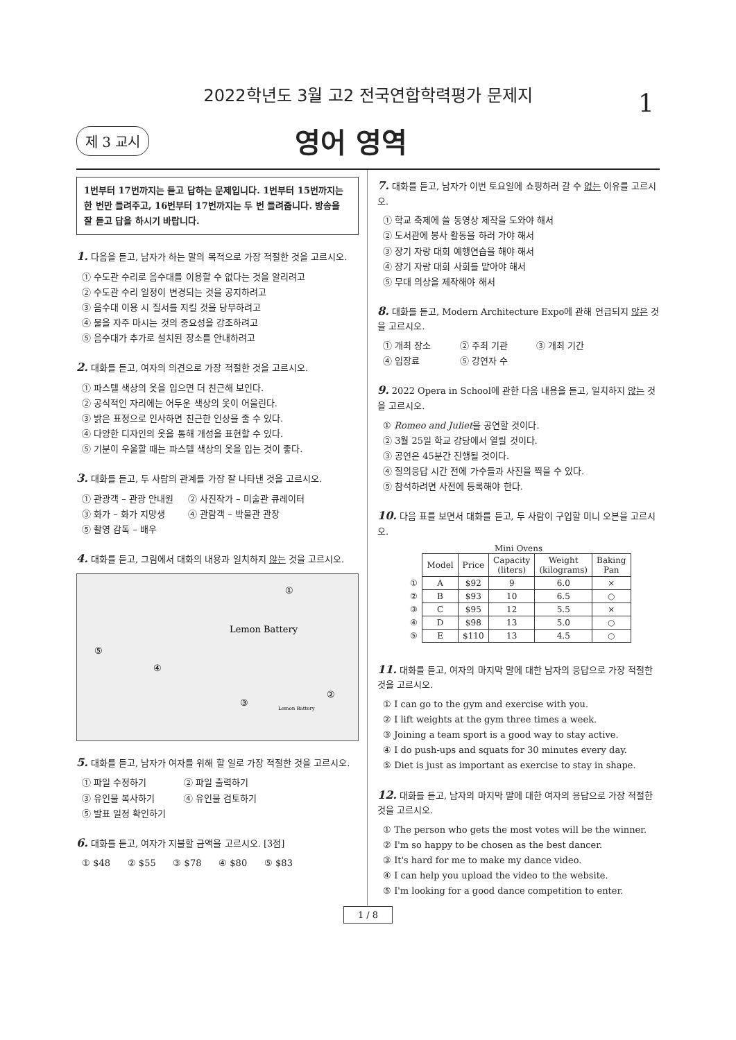2022학년도 3월 고2 전국연합학력평가 문제지
1
제 3 교시 영어 영역
1번부터 17번까지는 듣고 답하는 문제입니다. 1번부터 15번까지는 한 번만 들려주고, 16번부터 17번까지는 두 번 들려줍니다. 방송을 잘 듣고 답을 하시기 바랍니다.
1. 다음을 듣고, 남자가 하는 말의 목적으로 가장 적절한 것을 고르시오.
① 수도관 수리로 음수대를 이용할 수 없다는 것을 알리려고
② 수도관 수리 일정이 변경되는 것을 공지하려고
③ 음수대 이용 시 질서를 지킬 것을 당부하려고
④ 물을 자주 마시는 것의 중요성을 강조하려고
⑤ 음수대가 추가로 설치된 장소를 안내하려고
2. 대화를 듣고, 여자의 의견으로 가장 적절한 것을 고르시오.
① 파스텔 색상의 옷을 입으면 더 친근해 보인다.
② 공식적인 자리에는 어두운 색상의 옷이 어울린다.
③ 밝은 표정으로 인사하면 친근한 인상을 줄 수 있다.
④ 다양한 디자인의 옷을 통해 개성을 표현할 수 있다.
⑤ 기분이 우울할 때는 파스텔 색상의 옷을 입는 것이 좋다.
3. 대화를 듣고, 두 사람의 관계를 가장 잘 나타낸 것을 고르시오.
① 관광객 – 관광 안내원 ② 사진작가 – 미술관 큐레이터
③ 화가 – 화가 지망생 ④ 관람객 – 박물관 관장
⑤ 촬영 감독 – 배우
4. 대화를 듣고, 그림에서 대화의 내용과 일치하지 않는 것을 고르시오.
Lemon Battery
①
④
③
②
⑤
Lemon Battery
5. 대화를 듣고, 남자가 여자를 위해 할 일로 가장 적절한 것을 고르시오.
① 파일 수정하기 ② 파일 출력하기
③ 유인물 복사하기 ④ 유인물 검토하기
⑤ 발표 일정 확인하기
6. 대화를 듣고, 여자가 지불할 금액을 고르시오. [3점]
① $48 ② $55 ③ $78 ④ $80 ⑤ $83
7. 대화를 듣고, 남자가 이번 토요일에 쇼핑하러 갈 수 없는 이유를 고르시오.
① 학교 축제에 쓸 동영상 제작을 도와야 해서
② 도서관에 봉사 활동을 하러 가야 해서
③ 장기 자랑 대회 예행연습을 해야 해서
④ 장기 자랑 대회 사회를 맡아야 해서
⑤ 무대 의상을 제작해야 해서
8. 대화를 듣고, Modern Architecture Expo에 관해 언급되지 않은 것을 고르시오.
① 개최 장소 ② 주최 기관 ③ 개최 기간
④ 입장료 ⑤ 강연자 수
9. 2022 Opera in School에 관한 다음 내용을 듣고, 일치하지 않는 것을 고르시오.
① Romeo and Juliet을 공연할 것이다.
② 3월 25일 학교 강당에서 열릴 것이다.
③ 공연은 45분간 진행될 것이다.
④ 질의응답 시간 전에 가수들과 사진을 찍을 수 있다.
⑤ 참석하려면 사전에 등록해야 한다.
10. 다음 표를 보면서 대화를 듣고, 두 사람이 구입할 미니 오븐을 고르시오.
Mini Ovens
| | Model | Price | Capacity (liters) | Weight (kilograms) | Baking Pan |
| --- | --- | --- | --- | --- | --- |
| ① | A | $92 | 9 | 6.0 | × |
| ② | B | $93 | 10 | 6.5 | ○ |
| ③ | C | $95 | 12 | 5.5 | × |
| ④ | D | $98 | 13 | 5.0 | ○ |
| ⑤ | E | $110 | 13 | 4.5 | ○ |
11. 대화를 듣고, 여자의 마지막 말에 대한 남자의 응답으로 가장 적절한 것을 고르시오.
① I can go to the gym and exercise with you.
② I lift weights at the gym three times a week.
③ Joining a team sport is a good way to stay active.
④ I do push-ups and squats for 30 minutes every day.
⑤ Diet is just as important as exercise to stay in shape.
12. 대화를 듣고, 남자의 마지막 말에 대한 여자의 응답으로 가장 적절한 것을 고르시오.
① The person who gets the most votes will be the winner.
② I'm so happy to be chosen as the best dancer.
③ It's hard for me to make my dance video.
④ I can help you upload the video to the website.
⑤ I'm looking for a good dance competition to enter.
1 / 8